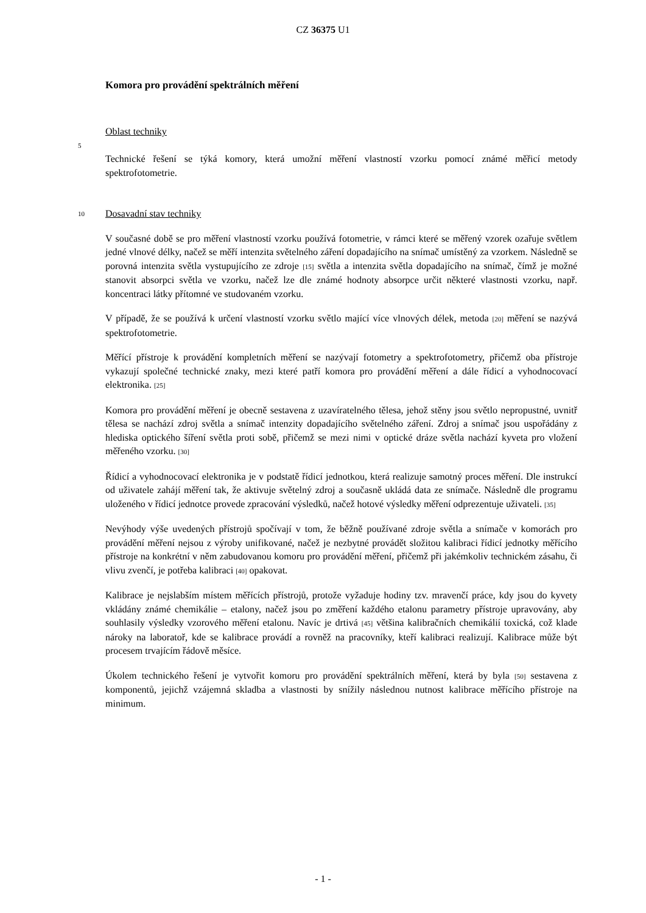CZ 36375 U1
Komora pro provádění spektrálních měření
Oblast techniky
5
Technické řešení se týká komory, která umožní měření vlastností vzorku pomocí známé měřicí metody spektrofotometrie.
10 Dosavadní stav techniky
V současné době se pro měření vlastností vzorku používá fotometrie, v rámci které se měřený vzorek ozařuje světlem jedné vlnové délky, načež se měří intenzita světelného záření dopadajícího na snímač umístěný za vzorkem. Následně se porovná intenzita světla vystupujícího ze zdroje [15] světla a intenzita světla dopadajícího na snímač, čímž je možné stanovit absorpci světla ve vzorku, načež lze dle známé hodnoty absorpce určit některé vlastnosti vzorku, např. koncentraci látky přítomné ve studovaném vzorku.
V případě, že se používá k určení vlastností vzorku světlo mající více vlnových délek, metoda [20] měření se nazývá spektrofotometrie.
Měřící přístroje k provádění kompletních měření se nazývají fotometry a spektrofotometry, přičemž oba přístroje vykazují společné technické znaky, mezi které patří komora pro provádění měření a dále řídicí a vyhodnocovací elektronika. [25]
Komora pro provádění měření je obecně sestavena z uzavíratelného tělesa, jehož stěny jsou světlo nepropustné, uvnitř tělesa se nachází zdroj světla a snímač intenzity dopadajícího světelného záření. Zdroj a snímač jsou uspořádány z hlediska optického šíření světla proti sobě, přičemž se mezi nimi v optické dráze světla nachází kyveta pro vložení měřeného vzorku. [30]
Řídicí a vyhodnocovací elektronika je v podstatě řídicí jednotkou, která realizuje samotný proces měření. Dle instrukcí od uživatele zahájí měření tak, že aktivuje světelný zdroj a současně ukládá data ze snímače. Následně dle programu uloženého v řídicí jednotce provede zpracování výsledků, načež hotové výsledky měření odprezentuje uživateli. [35]
Nevýhody výše uvedených přístrojů spočívají v tom, že běžně používané zdroje světla a snímače v komorách pro provádění měření nejsou z výroby unifikované, načež je nezbytné provádět složitou kalibraci řídicí jednotky měřícího přístroje na konkrétní v něm zabudovanou komoru pro provádění měření, přičemž při jakémkoliv technickém zásahu, či vlivu zvenčí, je potřeba kalibraci [40] opakovat.
Kalibrace je nejslabším místem měřících přístrojů, protože vyžaduje hodiny tzv. mravenčí práce, kdy jsou do kyvety vkládány známé chemikálie – etalony, načež jsou po změření každého etalonu parametry přístroje upravovány, aby souhlasily výsledky vzorového měření etalonu. Navíc je drtivá [45] většina kalibračních chemikálií toxická, což klade nároky na laboratoř, kde se kalibrace provádí a rovněž na pracovníky, kteří kalibraci realizují. Kalibrace může být procesem trvajícím řádově měsíce.
Úkolem technického řešení je vytvořit komoru pro provádění spektrálních měření, která by byla [50] sestavena z komponentů, jejichž vzájemná skladba a vlastnosti by snížily následnou nutnost kalibrace měřícího přístroje na minimum.
- 1 -